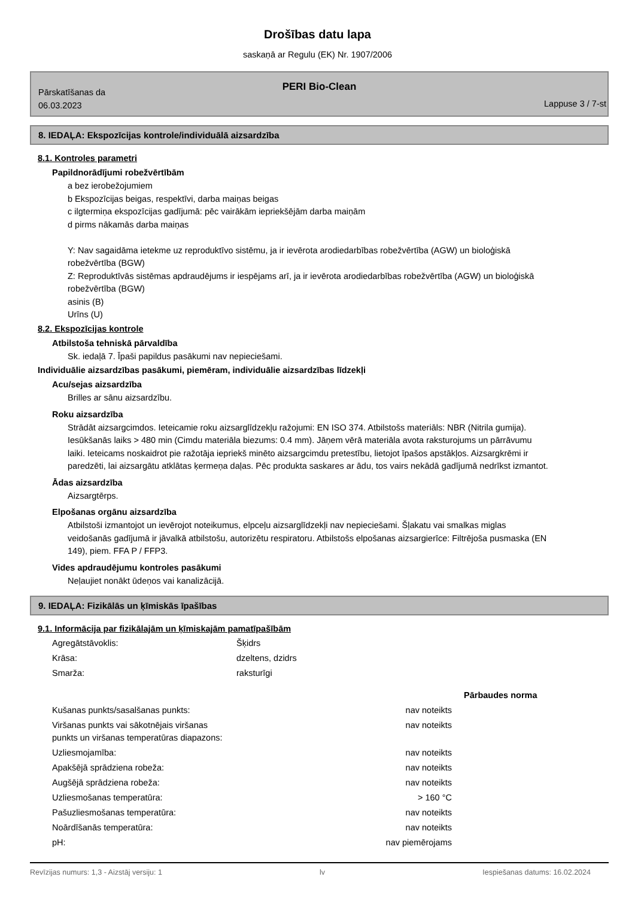Drošības datu lapa
saskaņā ar Regulu (EK) Nr. 1907/2006
PERI Bio-Clean
Pārskatīšanas da
06.03.2023
Lappuse 3 / 7-st
8. IEDAĻA: Ekspozīcijas kontrole/individuālā aizsardzība
8.1. Kontroles parametri
Papildnorādījumi robežvērtībām
a bez ierobežojumiem
b Ekspozīcijas beigas, respektīvi, darba maiņas beigas
c ilgtermiņa ekspozīcijas gadījumā: pēc vairākām iepriekšējām darba maiņām
d pirms nākamās darba maiņas
Y: Nav sagaidāma ietekme uz reproduktīvo sistēmu, ja ir ievērota arodiedarbības robežvērtība (AGW) un bioloģiskā robežvērtība (BGW)
Z: Reproduktīvās sistēmas apdraudējums ir iespējams arī, ja ir ievērota arodiedarbības robežvērtība (AGW) un bioloģiskā robežvērtība (BGW)
asinis (B)
Urīns (U)
8.2. Ekspozīcijas kontrole
Atbilstoša tehniskā pārvaldība
Sk. iedaļā 7. Īpaši papildus pasākumi nav nepieciešami.
Individuālie aizsardzības pasākumi, piemēram, individuālie aizsardzības līdzekļi
Acu/sejas aizsardzība
Brilles ar sānu aizsardzību.
Roku aizsardzība
Strādāt aizsargcimdos. Ieteicamie roku aizsarglīdzekļu ražojumi: EN ISO 374. Atbilstošs materiāls: NBR (Nitrila gumija). Iesūkšanās laiks > 480 min (Cimdu materiāla biezums: 0.4 mm). Jāņem vērā materiāla avota raksturojums un pārrāvumu laiki. Ieteicams noskaidrot pie ražotāja iepriekš minēto aizsargcimdu pretestību, lietojot īpašos apstākļos. Aizsargkrēmi ir paredzēti, lai aizsargātu atklātas ķermeņa daļas. Pēc produkta saskares ar ādu, tos vairs nekādā gadījumā nedrīkst izmantot.
Ādas aizsardzība
Aizsargtērps.
Elpošanas orgānu aizsardzība
Atbilstoši izmantojot un ievērojot noteikumus, elpceļu aizsarglīdzekļi nav nepieciešami. Šļakatu vai smalkas miglas veidošanās gadījumā ir jāvalkā atbilstošu, autorizētu respiratoru. Atbilstošs elpošanas aizsargierīce: Filtrējoša pusmaska (EN 149), piem. FFA P / FFP3.
Vides apdraudējumu kontroles pasākumi
Neļaujiet nonākt ūdeņos vai kanalizācijā.
9. IEDAĻA: Fizikālās un ķīmiskās īpašības
9.1. Informācija par fizikālajām un ķīmiskajām pamatīpašībām
| Agregātstāvoklis: | Šķidrs | |
| Krāsa: | dzeltens, dzidrs | |
| Smarža: | raksturīgi | |
| | | Pārbaudes norma |
| Kušanas punkts/sasalšanas punkts: | nav noteikts | |
| Viršanas punkts vai sākotnējais viršanas punkts un viršanas temperatūras diapazons: | nav noteikts | |
| Uzliesmojamība: | nav noteikts | |
| Apakšējā sprādziena robeža: | nav noteikts | |
| Augšējā sprādziena robeža: | nav noteikts | |
| Uzliesmošanas temperatūra: | > 160 °C | |
| Pašuzliesmošanas temperatūra: | nav noteikts | |
| Noārdīšanās temperatūra: | nav noteikts | |
| pH: | nav piemērojams | |
Revīzijas numurs: 1,3 - Aizstāj versiju: 1 lv Iespiešanas datums: 16.02.2024